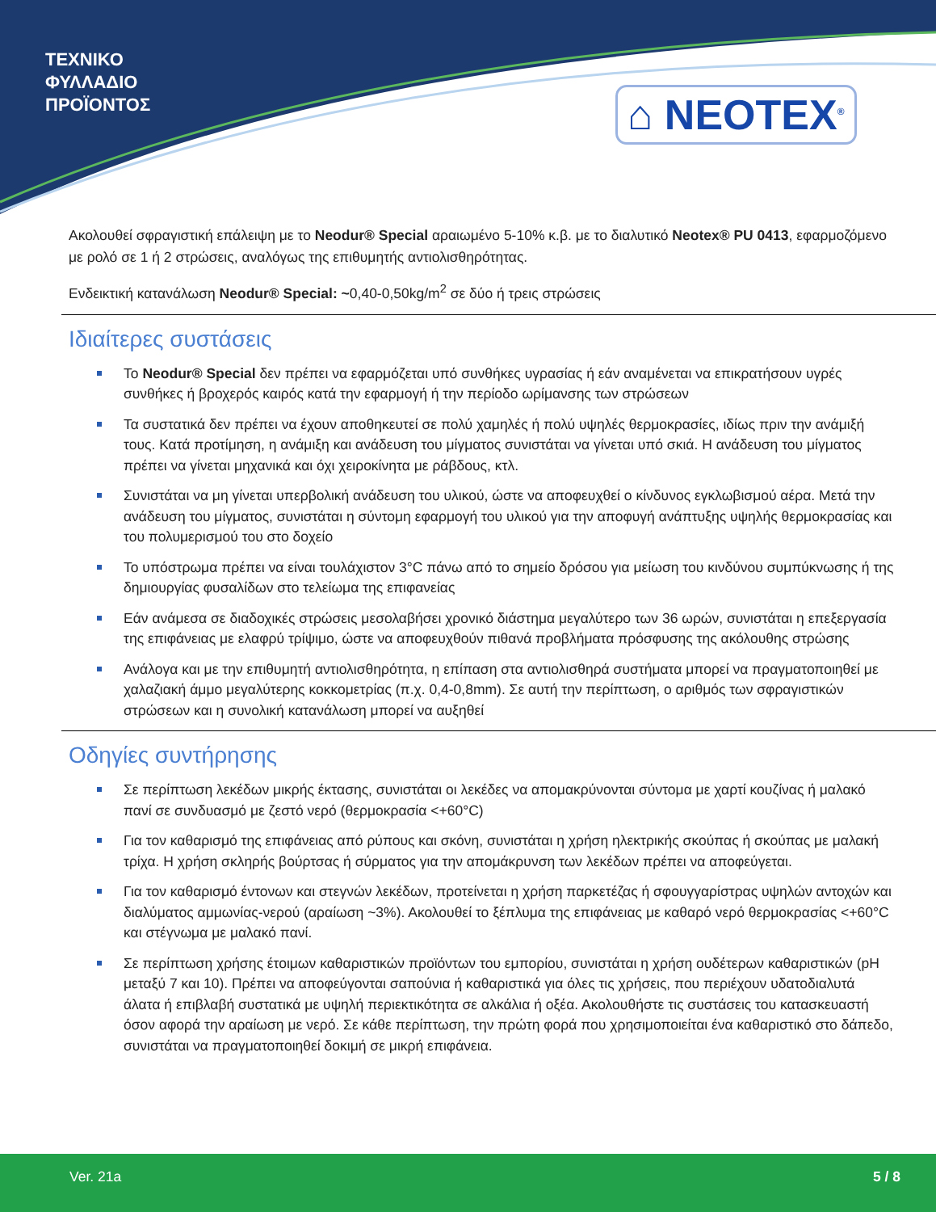ΤΕΧΝΙΚΟ
ΦΥΛΛΑΔΙΟ
ΠΡΟΪΟΝΤΟΣ
⌂ NEOTEX<sup>®</sup>
Ακολουθεί σφραγιστική επάλειψη με το Neodur® Special αραιωμένο 5-10% κ.β. με το διαλυτικό Neotex® PU 0413, εφαρμοζόμενο με ρολό σε 1 ή 2 στρώσεις, αναλόγως της επιθυμητής αντιολισθηρότητας.
Ενδεικτική κατανάλωση Neodur® Special: ~0,40-0,50kg/m<sup>2</sup> σε δύο ή τρεις στρώσεις
Ιδιαίτερες συστάσεις
Το Neodur® Special δεν πρέπει να εφαρμόζεται υπό συνθήκες υγρασίας ή εάν αναμένεται να επικρατήσουν υγρές συνθήκες ή βροχερός καιρός κατά την εφαρμογή ή την περίοδο ωρίμανσης των στρώσεων
Τα συστατικά δεν πρέπει να έχουν αποθηκευτεί σε πολύ χαμηλές ή πολύ υψηλές θερμοκρασίες, ιδίως πριν την ανάμιξή τους. Κατά προτίμηση, η ανάμιξη και ανάδευση του μίγματος συνιστάται να γίνεται υπό σκιά. Η ανάδευση του μίγματος πρέπει να γίνεται μηχανικά και όχι χειροκίνητα με ράβδους, κτλ.
Συνιστάται να μη γίνεται υπερβολική ανάδευση του υλικού, ώστε να αποφευχθεί ο κίνδυνος εγκλωβισμού αέρα. Μετά την ανάδευση του μίγματος, συνιστάται η σύντομη εφαρμογή του υλικού για την αποφυγή ανάπτυξης υψηλής θερμοκρασίας και του πολυμερισμού του στο δοχείο
Το υπόστρωμα πρέπει να είναι τουλάχιστον 3°C πάνω από το σημείο δρόσου για μείωση του κινδύνου συμπύκνωσης ή της δημιουργίας φυσαλίδων στο τελείωμα της επιφανείας
Εάν ανάμεσα σε διαδοχικές στρώσεις μεσολαβήσει χρονικό διάστημα μεγαλύτερο των 36 ωρών, συνιστάται η επεξεργασία της επιφάνειας με ελαφρύ τρίψιμο, ώστε να αποφευχθούν πιθανά προβλήματα πρόσφυσης της ακόλουθης στρώσης
Ανάλογα και με την επιθυμητή αντιολισθηρότητα, η επίπαση στα αντιολισθηρά συστήματα μπορεί να πραγματοποιηθεί με χαλαζιακή άμμο μεγαλύτερης κοκκομετρίας (π.χ. 0,4-0,8mm). Σε αυτή την περίπτωση, ο αριθμός των σφραγιστικών στρώσεων και η συνολική κατανάλωση μπορεί να αυξηθεί
Οδηγίες συντήρησης
Σε περίπτωση λεκέδων μικρής έκτασης, συνιστάται οι λεκέδες να απομακρύνονται σύντομα με χαρτί κουζίνας ή μαλακό πανί σε συνδυασμό με ζεστό νερό (θερμοκρασία <+60°C)
Για τον καθαρισμό της επιφάνειας από ρύπους και σκόνη, συνιστάται η χρήση ηλεκτρικής σκούπας ή σκούπας με μαλακή τρίχα. Η χρήση σκληρής βούρτσας ή σύρματος για την απομάκρυνση των λεκέδων πρέπει να αποφεύγεται.
Για τον καθαρισμό έντονων και στεγνών λεκέδων, προτείνεται η χρήση παρκετέζας ή σφουγγαρίστρας υψηλών αντοχών και διαλύματος αμμωνίας-νερού (αραίωση ~3%). Ακολουθεί το ξέπλυμα της επιφάνειας με καθαρό νερό θερμοκρασίας <+60°C και στέγνωμα με μαλακό πανί.
Σε περίπτωση χρήσης έτοιμων καθαριστικών προϊόντων του εμπορίου, συνιστάται η χρήση ουδέτερων καθαριστικών (pH μεταξύ 7 και 10). Πρέπει να αποφεύγονται σαπούνια ή καθαριστικά για όλες τις χρήσεις, που περιέχουν υδατοδιαλυτά άλατα ή επιβλαβή συστατικά με υψηλή περιεκτικότητα σε αλκάλια ή οξέα. Ακολουθήστε τις συστάσεις του κατασκευαστή όσον αφορά την αραίωση με νερό. Σε κάθε περίπτωση, την πρώτη φορά που χρησιμοποιείται ένα καθαριστικό στο δάπεδο, συνιστάται να πραγματοποιηθεί δοκιμή σε μικρή επιφάνεια.
Ver. 21a 5 / 8